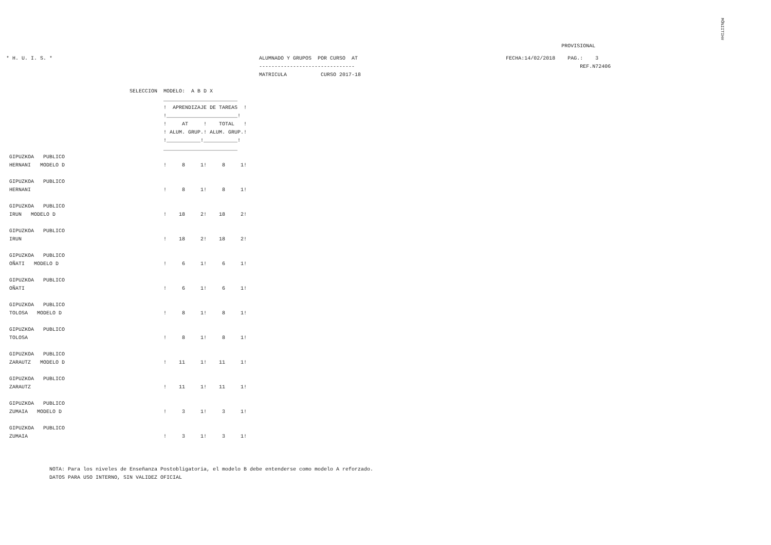MÕ%IITIH#
                                                                                                                                                                                      PROVISIONAL
  * H. U. I. S. *                                                                   ALUMNADO Y GRUPOS  POR CURSO  AT                                                FECHA:14/02/2018    PAG.:    3
                                                                                    -------------------------------                                                                         REF.N72406
                                                                                    MATRICULA           CURSO 2017-18

                                          SELECCION  MODELO:  A B D X
                                                     ________________________
                                                     !  APRENDIZAJE DE TAREAS  !
                                                     !_______________________!
                                                     !     AT     !    TOTAL   !
                                                     ! ALUM. GRUP.! ALUM. GRUP.!
                                                     !___________!___________!
                                                     ________________________
   GIPUZKOA   PUBLICO
   HERNANI   MODELO D                                !     8     1!     8     1!

   GIPUZKOA   PUBLICO
   HERNANI                                           !     8     1!     8     1!

   GIPUZKOA   PUBLICO
   IRUN   MODELO D                                   !    18     2!    18     2!

   GIPUZKOA   PUBLICO
   IRUN                                              !    18     2!    18     2!

   GIPUZKOA   PUBLICO
   OÑATI   MODELO D                                  !     6     1!     6     1!

   GIPUZKOA   PUBLICO
   OÑATI                                             !     6     1!     6     1!

   GIPUZKOA   PUBLICO
   TOLOSA   MODELO D                                 !     8     1!     8     1!

   GIPUZKOA   PUBLICO
   TOLOSA                                            !     8     1!     8     1!

   GIPUZKOA   PUBLICO
   ZARAUTZ   MODELO D                                !    11     1!    11     1!

   GIPUZKOA   PUBLICO
   ZARAUTZ                                           !    11     1!    11     1!

   GIPUZKOA   PUBLICO
   ZUMAIA   MODELO D                                 !     3     1!     3     1!

   GIPUZKOA   PUBLICO
   ZUMAIA                                            !     3     1!     3     1!



                NOTA: Para los niveles de Enseñanza Postobligatoria, el modelo B debe entenderse como modelo A reforzado.
                DATOS PARA USO INTERNO, SIN VALIDEZ OFICIAL